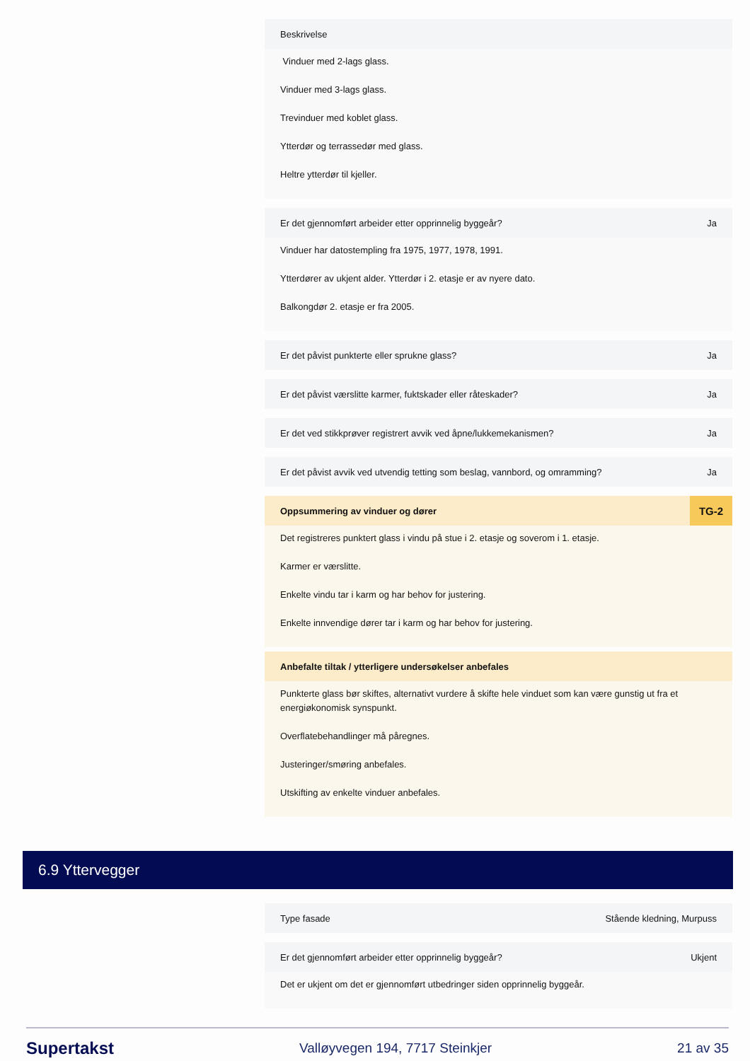Beskrivelse
Vinduer med 2-lags glass.
Vinduer med 3-lags glass.
Trevinduer med koblet glass.
Ytterdør og terrassedør med glass.
Heltre ytterdør til kjeller.
Er det gjennomført arbeider etter opprinnelig byggeår? Ja
Vinduer har datostempling fra 1975, 1977, 1978, 1991.
Ytterdører av ukjent alder. Ytterdør i 2. etasje er av nyere dato.
Balkongdør 2. etasje er fra 2005.
Er det påvist punkterte eller sprukne glass? Ja
Er det påvist værslitte karmer, fuktskader eller råteskader? Ja
Er det ved stikkprøver registrert avvik ved åpne/lukkemekanismen? Ja
Er det påvist avvik ved utvendig tetting som beslag, vannbord, og omramming? Ja
Oppsummering av vinduer og dører TG-2
Det registreres punktert glass i vindu på stue i 2. etasje og soverom i 1. etasje.
Karmer er værslitte.
Enkelte vindu tar i karm og har behov for justering.
Enkelte innvendige dører tar i karm og har behov for justering.
Anbefalte tiltak / ytterligere undersøkelser anbefales
Punkterte glass bør skiftes, alternativt vurdere å skifte hele vinduet som kan være gunstig ut fra et energiøkonomisk synspunkt.
Overflatebehandlinger må påregnes.
Justeringer/smøring anbefales.
Utskifting av enkelte vinduer anbefales.
6.9 Yttervegger
Type fasade Stående kledning, Murpuss
Er det gjennomført arbeider etter opprinnelig byggeår? Ukjent
Det er ukjent om det er gjennomført utbedringer siden opprinnelig byggeår.
Supertakst Valløyvegen 194, 7717 Steinkjer 21 av 35